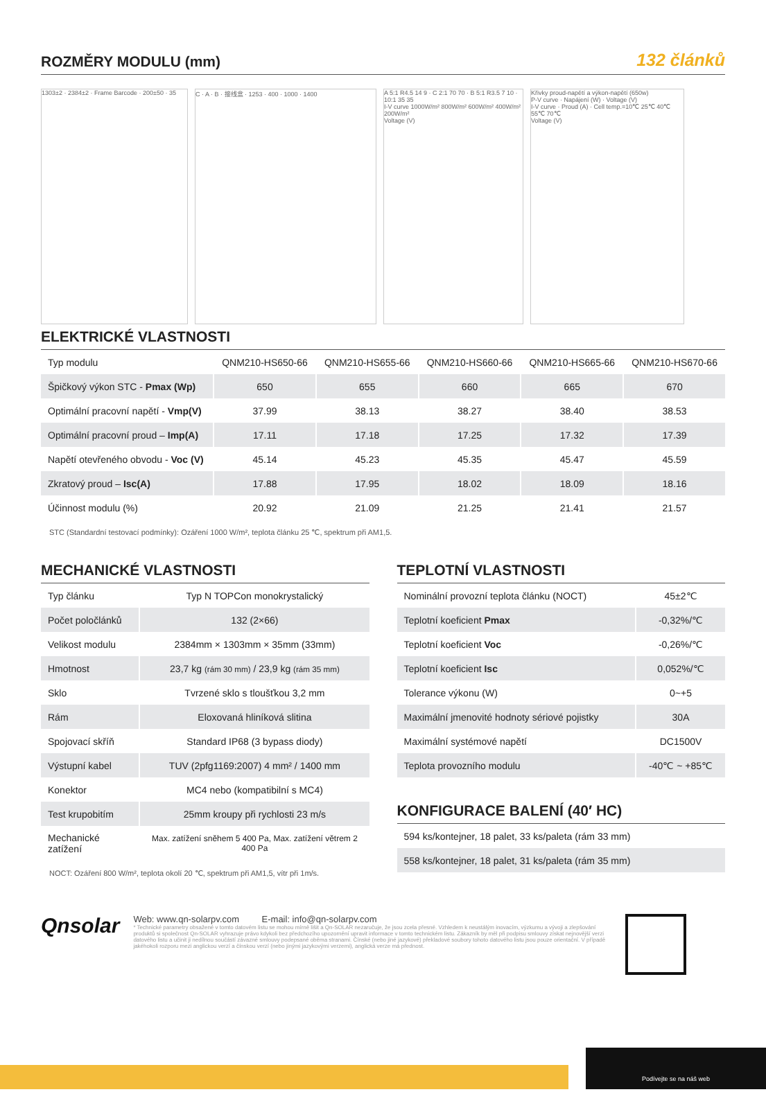ROZMĚRY MODULU (mm)
132 článků
1303±2 · 2384±2 · Frame Barcode · 200±50 · 35
C · A · B · 接线盒 · 1253 · 400 · 1000 · 1400 A 5:1 R4.5 14 9 · C 2:1 70 70 · B 5:1 R3.5 7 10 · 10:1 35 35
I-V curve 1000W/m² 800W/m² 600W/m² 400W/m² 200W/m²
Voltage (V)
Křivky proud-napětí a výkon-napětí (650w)
P-V curve · Napájení (W) · Voltage (V)
I-V curve · Proud (A) · Cell temp.=10℃ 25℃ 40℃ 55℃ 70℃
Voltage (V)
ELEKTRICKÉ VLASTNOSTI
| Typ modulu | QNM210-HS650-66 | QNM210-HS655-66 | QNM210-HS660-66 | QNM210-HS665-66 | QNM210-HS670-66 |
| Špičkový výkon STC - Pmax (Wp) | 650 | 655 | 660 | 665 | 670 |
| Optimální pracovní napětí - Vmp(V) | 37.99 | 38.13 | 38.27 | 38.40 | 38.53 |
| Optimální pracovní proud – Imp(A) | 17.11 | 17.18 | 17.25 | 17.32 | 17.39 |
| Napětí otevřeného obvodu - Voc (V) | 45.14 | 45.23 | 45.35 | 45.47 | 45.59 |
| Zkratový proud – Isc(A) | 17.88 | 17.95 | 18.02 | 18.09 | 18.16 |
| Účinnost modulu (%) | 20.92 | 21.09 | 21.25 | 21.41 | 21.57 |
STC (Standardní testovací podmínky): Ozáření 1000 W/m², teplota článku 25 ℃, spektrum při AM1,5.
MECHANICKÉ VLASTNOSTI
| Typ článku | Typ N TOPCon monokrystalický |
| Počet poločlánků | 132 (2×66) |
| Velikost modulu | 2384mm × 1303mm × 35mm (33mm) |
| Hmotnost | 23,7 kg (rám 30 mm) / 23,9 kg (rám 35 mm) |
| Sklo | Tvrzené sklo s tloušťkou 3,2 mm |
| Rám | Eloxovaná hliníková slitina |
| Spojovací skříň | Standard IP68 (3 bypass diody) |
| Výstupní kabel | TUV (2pfg1169:2007) 4 mm² / 1400 mm |
| Konektor | MC4 nebo (kompatibilní s MC4) |
| Test krupobitím | 25mm kroupy při rychlosti 23 m/s |
| Mechanické zatížení | Max. zatížení sněhem 5 400 Pa, Max. zatížení větrem 2 400 Pa |
NOCT: Ozáření 800 W/m², teplota okolí 20 ℃, spektrum při AM1,5, vítr při 1m/s.
TEPLOTNÍ VLASTNOSTI
| Nominální provozní teplota článku (NOCT) | 45±2℃ |
| Teplotní koeficient Pmax | -0,32%/℃ |
| Teplotní koeficient Voc | -0,26%/℃ |
| Teplotní koeficient Isc | 0,052%/℃ |
| Tolerance výkonu (W) | 0~+5 |
| Maximální jmenovité hodnoty sériové pojistky | 30A |
| Maximální systémové napětí | DC1500V |
| Teplota provozního modulu | -40℃ ~ +85℃ |
KONFIGURACE BALENÍ (40′ HC)
| 594 ks/kontejner, 18 palet, 33 ks/paleta (rám 33 mm) |
| 558 ks/kontejner, 18 palet, 31 ks/paleta (rám 35 mm) |
Qnsolar
Web: www.qn-solarpv.com E-mail: info@qn-solarpv.com
* Technické parametry obsažené v tomto datovém listu se mohou mírně lišit a Qn-SOLAR nezaručuje, že jsou zcela přesné. Vzhledem k neustálým inovacím, výzkumu a vývoji a zlepšování produktů si společnost Qn-SOLAR vyhrazuje právo kdykoli bez předchozího upozornění upravit informace v tomto technickém listu. Zákazník by měl při podpisu smlouvy získat nejnovější verzi datového listu a učinit ji nedílnou součástí závazné smlouvy podepsané oběma stranami. Čínské (nebo jiné jazykové) překladové soubory tohoto datového listu jsou pouze orientační. V případě jakéhokoli rozporu mezi anglickou verzí a čínskou verzí (nebo jinými jazykovými verzemi), anglická verze má přednost.
Podívejte se na náš web